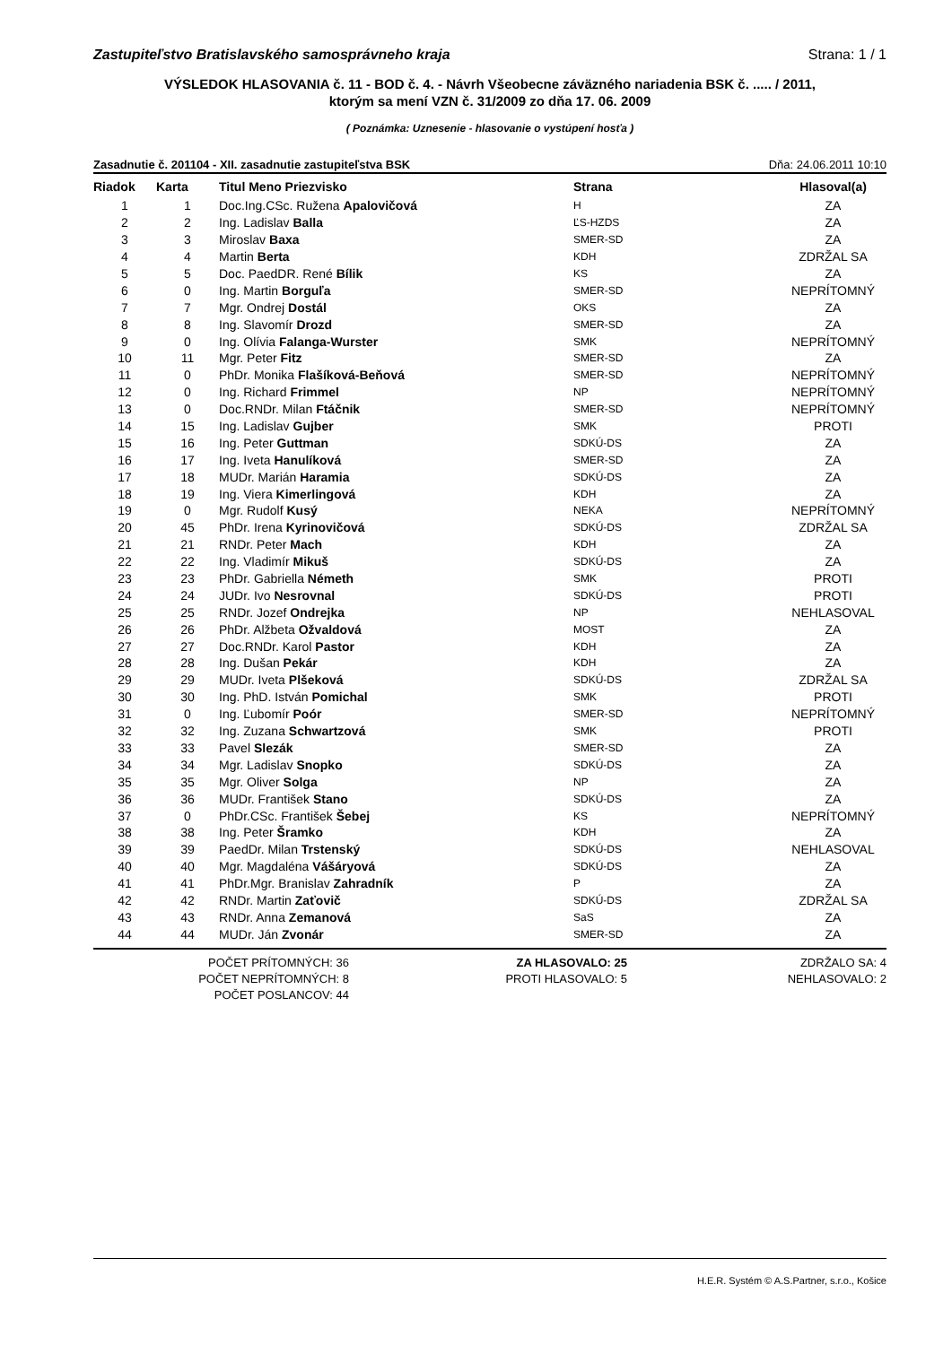Zastupiteľstvo Bratislavského samosprávneho kraja Strana: 1 / 1
VÝSLEDOK HLASOVANIA č. 11 - BOD č. 4. - Návrh Všeobecne záväzného nariadenia BSK č. ..... / 2011,
ktorým sa mení VZN č. 31/2009 zo dňa 17. 06. 2009
( Poznámka: Uznesenie - hlasovanie o vystúpení hosťa )
Zasadnutie č. 201104 - XII. zasadnutie zastupiteľstva BSK Dňa: 24.06.2011 10:10
| Riadok | Karta | Titul Meno Priezvisko | Strana | Hlasoval(a) |
| --- | --- | --- | --- | --- |
| 1 | 1 | Doc.Ing.CSc. Ružena Apalovičová | H | ZA |
| 2 | 2 | Ing. Ladislav Balla | ĽS-HZDS | ZA |
| 3 | 3 | Miroslav Baxa | SMER-SD | ZA |
| 4 | 4 | Martin Berta | KDH | ZDRŽAL SA |
| 5 | 5 | Doc. PaedDR. René Bílik | KS | ZA |
| 6 | 0 | Ing. Martin Borguľa | SMER-SD | NEPRÍTOMNÝ |
| 7 | 7 | Mgr. Ondrej Dostál | OKS | ZA |
| 8 | 8 | Ing. Slavomír Drozd | SMER-SD | ZA |
| 9 | 0 | Ing. Olívia Falanga-Wurster | SMK | NEPRÍTOMNÝ |
| 10 | 11 | Mgr. Peter Fitz | SMER-SD | ZA |
| 11 | 0 | PhDr. Monika Flašíková-Beňová | SMER-SD | NEPRÍTOMNÝ |
| 12 | 0 | Ing. Richard Frimmel | NP | NEPRÍTOMNÝ |
| 13 | 0 | Doc.RNDr. Milan Ftáčnik | SMER-SD | NEPRÍTOMNÝ |
| 14 | 15 | Ing. Ladislav Gujber | SMK | PROTI |
| 15 | 16 | Ing. Peter Guttman | SDKÚ-DS | ZA |
| 16 | 17 | Ing. Iveta Hanulíková | SMER-SD | ZA |
| 17 | 18 | MUDr. Marián Haramia | SDKÚ-DS | ZA |
| 18 | 19 | Ing. Viera Kimerlingová | KDH | ZA |
| 19 | 0 | Mgr. Rudolf Kusý | NEKA | NEPRÍTOMNÝ |
| 20 | 45 | PhDr. Irena Kyrinovičová | SDKÚ-DS | ZDRŽAL SA |
| 21 | 21 | RNDr. Peter Mach | KDH | ZA |
| 22 | 22 | Ing. Vladimír Mikuš | SDKÚ-DS | ZA |
| 23 | 23 | PhDr. Gabriella Németh | SMK | PROTI |
| 24 | 24 | JUDr. Ivo Nesrovnal | SDKÚ-DS | PROTI |
| 25 | 25 | RNDr. Jozef Ondrejka | NP | NEHLASOVAL |
| 26 | 26 | PhDr. Alžbeta Ožvaldová | MOST | ZA |
| 27 | 27 | Doc.RNDr. Karol Pastor | KDH | ZA |
| 28 | 28 | Ing. Dušan Pekár | KDH | ZA |
| 29 | 29 | MUDr. Iveta Plšeková | SDKÚ-DS | ZDRŽAL SA |
| 30 | 30 | Ing. PhD. István Pomichal | SMK | PROTI |
| 31 | 0 | Ing. Ľubomír Poór | SMER-SD | NEPRÍTOMNÝ |
| 32 | 32 | Ing. Zuzana Schwartzová | SMK | PROTI |
| 33 | 33 | Pavel Slezák | SMER-SD | ZA |
| 34 | 34 | Mgr. Ladislav Snopko | SDKÚ-DS | ZA |
| 35 | 35 | Mgr. Oliver Solga | NP | ZA |
| 36 | 36 | MUDr. František Stano | SDKÚ-DS | ZA |
| 37 | 0 | PhDr.CSc. František Šebej | KS | NEPRÍTOMNÝ |
| 38 | 38 | Ing. Peter Šramko | KDH | ZA |
| 39 | 39 | PaedDr. Milan Trstenský | SDKÚ-DS | NEHLASOVAL |
| 40 | 40 | Mgr. Magdaléna Vášáryová | SDKÚ-DS | ZA |
| 41 | 41 | PhDr.Mgr. Branislav Zahradník | P | ZA |
| 42 | 42 | RNDr. Martin Zaťovič | SDKÚ-DS | ZDRŽAL SA |
| 43 | 43 | RNDr. Anna Zemanová | SaS | ZA |
| 44 | 44 | MUDr. Ján Zvonár | SMER-SD | ZA |
POČET PRÍTOMNÝCH: 36
POČET NEPRÍTOMNÝCH: 8
POČET POSLANCOV: 44
ZA HLASOVALO: 25
PROTI HLASOVALO: 5
ZDRŽALO SA: 4
NEHLASOVALO: 2
H.E.R. Systém © A.S.Partner, s.r.o., Košice